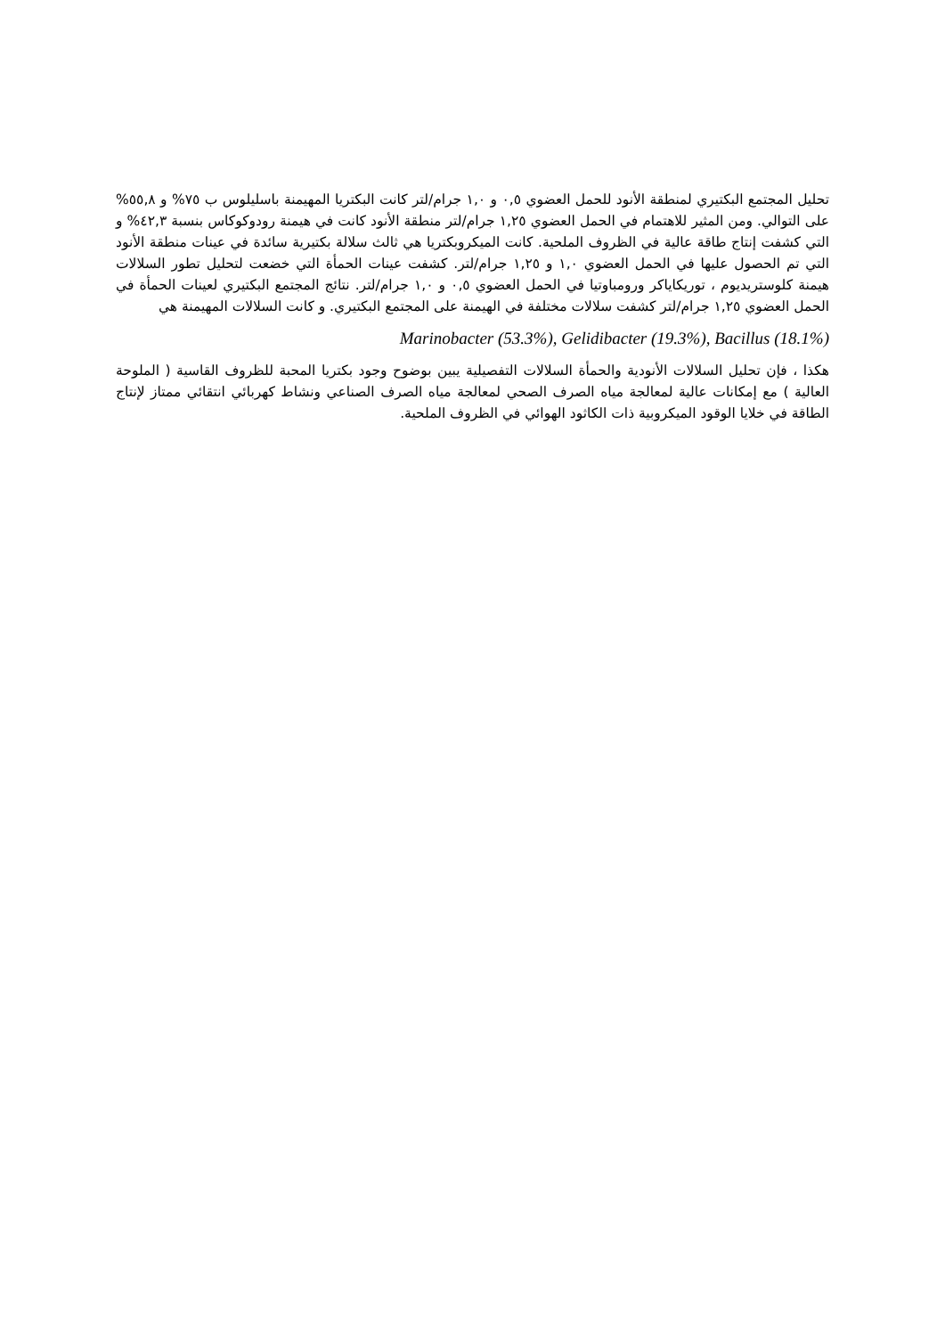تحليل المجتمع البكتيري لمنطقة الأنود للحمل العضوي ٠,٥ و ١,٠ جرام/لتر كانت البكتريا المهيمنة باسليلوس ب ٧٥% و ٥٥,٨% على التوالي. ومن المثير للاهتمام في الحمل العضوي ١,٢٥ جرام/لتر منطقة الأنود كانت في هيمنة رودوكوكاس بنسبة ٤٢,٣% و التي كشفت إنتاج طاقة عالية في الظروف الملحية. كانت الميكروبكتريا هي ثالث سلالة بكتيرية سائدة في عينات منطقة الأنود التي تم الحصول عليها في الحمل العضوي ١,٠ و ١,٢٥ جرام/لتر. كشفت عينات الحمأة التي خضعت لتحليل تطور السلالات هيمنة كلوستريديوم ، توريكاياكر ورومباوتيا في الحمل العضوي ٠,٥ و ١,٠ جرام/لتر. نتائج المجتمع البكتيري لعينات الحمأة في الحمل العضوي ١,٢٥ جرام/لتر كشفت سلالات مختلفة في الهيمنة على المجتمع البكتيري. و كانت السلالات المهيمنة هي
Marinobacter (53.3%), Gelidibacter (19.3%), Bacillus (18.1%)
هكذا ، فإن تحليل السلالات الأنودية والحمأة السلالات التفصيلية يبين بوضوح وجود بكتريا المحبة للظروف القاسية ( الملوحة العالية ) مع إمكانات عالية لمعالجة مياه الصرف الصحي لمعالجة مياه الصرف الصناعي ونشاط كهربائي انتقائي ممتاز لإنتاج الطاقة في خلايا الوقود الميكروبية ذات الكاثود الهوائي في الظروف الملحية.